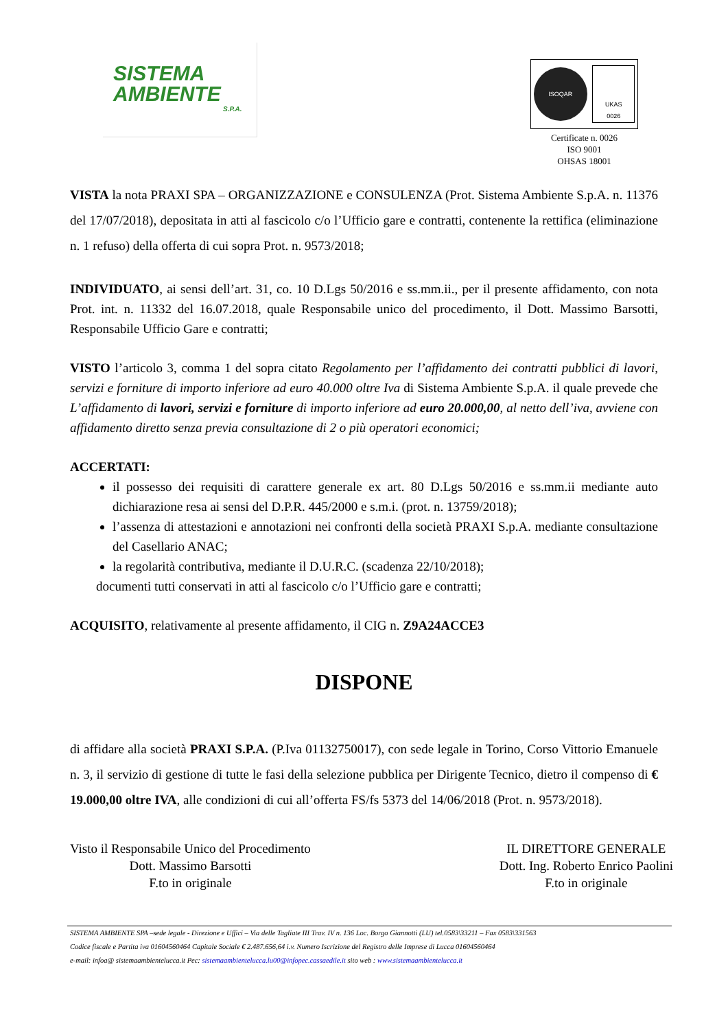SISTEMA
AMBIENTE
S.P.A.
ISOQAR
UKAS
0026
Certificate n. 0026
ISO 9001
OHSAS 18001
VISTA la nota PRAXI SPA – ORGANIZZAZIONE e CONSULENZA (Prot. Sistema Ambiente S.p.A. n. 11376 del 17/07/2018), depositata in atti al fascicolo c/o l’Ufficio gare e contratti, contenente la rettifica (eliminazione n. 1 refuso) della offerta di cui sopra Prot. n. 9573/2018;
INDIVIDUATO, ai sensi dell’art. 31, co. 10 D.Lgs 50/2016 e ss.mm.ii., per il presente affidamento, con nota Prot. int. n. 11332 del 16.07.2018, quale Responsabile unico del procedimento, il Dott. Massimo Barsotti, Responsabile Ufficio Gare e contratti;
VISTO l’articolo 3, comma 1 del sopra citato Regolamento per l’affidamento dei contratti pubblici di lavori, servizi e forniture di importo inferiore ad euro 40.000 oltre Iva di Sistema Ambiente S.p.A. il quale prevede che L’affidamento di lavori, servizi e forniture di importo inferiore ad euro 20.000,00, al netto dell’iva, avviene con affidamento diretto senza previa consultazione di 2 o più operatori economici;
ACCERTATI:
il possesso dei requisiti di carattere generale ex art. 80 D.Lgs 50/2016 e ss.mm.ii mediante auto dichiarazione resa ai sensi del D.P.R. 445/2000 e s.m.i. (prot. n. 13759/2018);
l’assenza di attestazioni e annotazioni nei confronti della società PRAXI S.p.A. mediante consultazione del Casellario ANAC;
la regolarità contributiva, mediante il D.U.R.C. (scadenza 22/10/2018);
documenti tutti conservati in atti al fascicolo c/o l’Ufficio gare e contratti;
ACQUISITO, relativamente al presente affidamento, il CIG n. Z9A24ACCE3
DISPONE
di affidare alla società PRAXI S.P.A. (P.Iva 01132750017), con sede legale in Torino, Corso Vittorio Emanuele n. 3, il servizio di gestione di tutte le fasi della selezione pubblica per Dirigente Tecnico, dietro il compenso di € 19.000,00 oltre IVA, alle condizioni di cui all’offerta FS/fs 5373 del 14/06/2018 (Prot. n. 9573/2018).
Visto il Responsabile Unico del Procedimento
Dott. Massimo Barsotti
F.to in originale
IL DIRETTORE GENERALE
Dott. Ing. Roberto Enrico Paolini
F.to in originale
SISTEMA AMBIENTE SPA –sede legale - Direzione e Uffici – Via delle Tagliate III Trav. IV n. 136 Loc. Borgo Giannotti (LU) tel.0583\33211 – Fax 0583\331563
Codice fiscale e Partita iva 01604560464 Capitale Sociale € 2.487.656,64 i.v. Numero Iscrizione del Registro delle Imprese di Lucca 01604560464
e-mail: infoa@ sistemaambientelucca.it Pec: sistemaambientelucca.lu00@infopec.cassaedile.it sito web : www.sistemaambientelucca.it